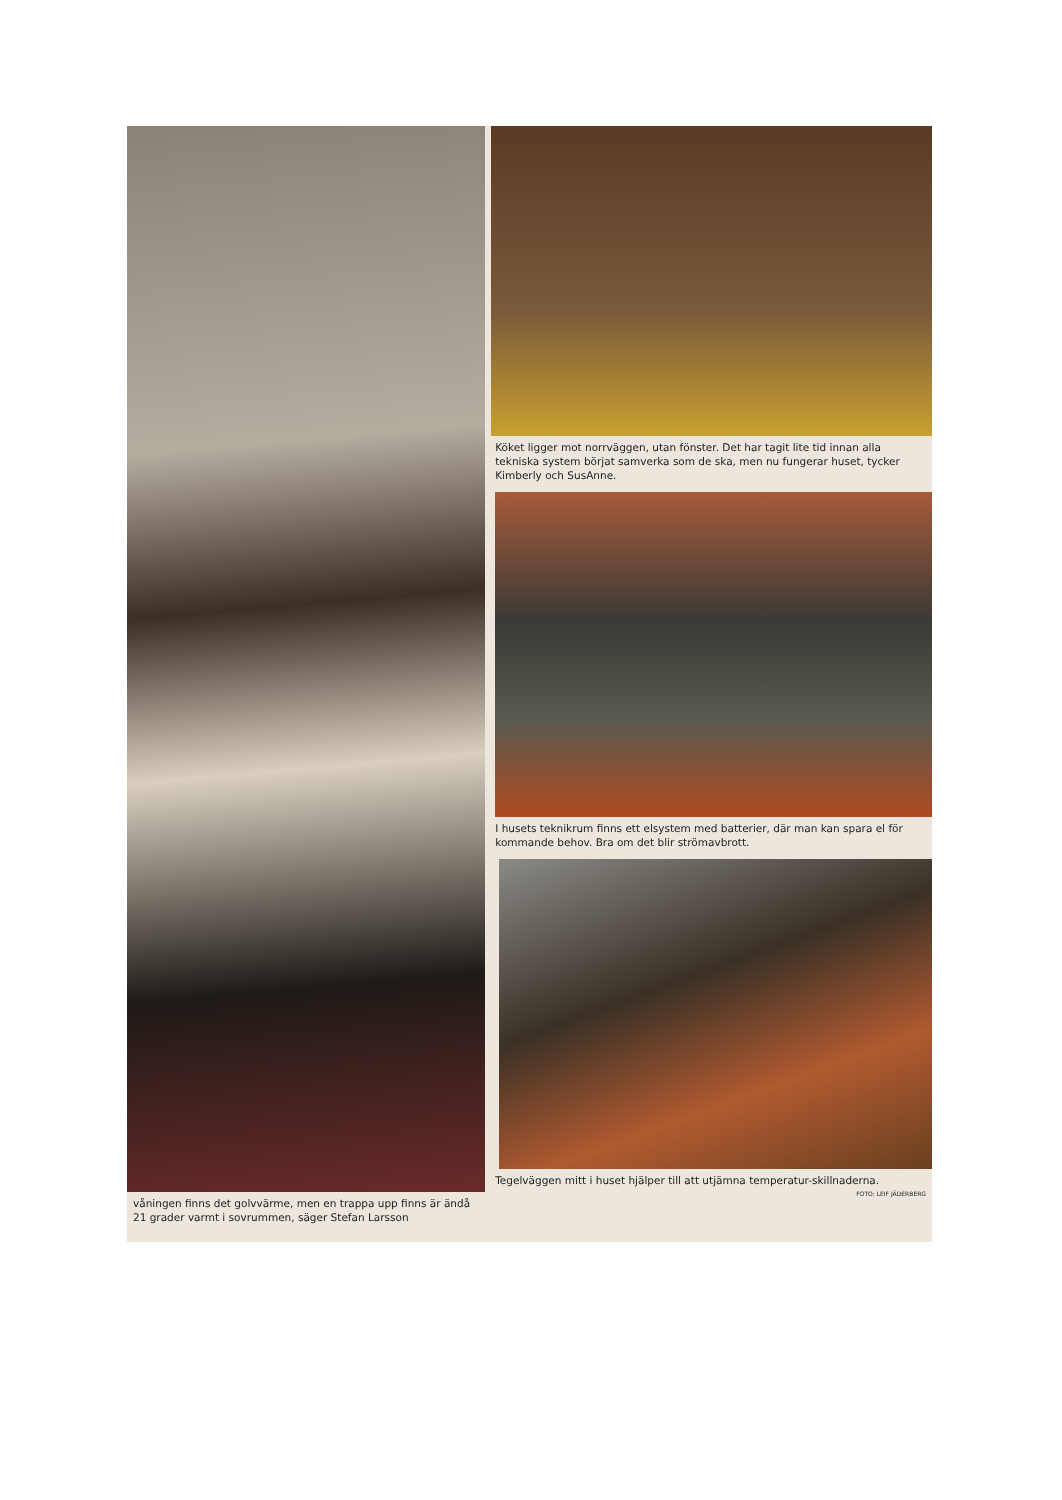våningen finns det golvvärme, men en trappa upp finns är ändå 21 grader varmt i sovrummen, säger Stefan Larsson
Köket ligger mot norrväggen, utan fönster. Det har tagit lite tid innan alla tekniska system börjat samverka som de ska, men nu fungerar huset, tycker Kimberly och SusAnne.
I husets teknikrum finns ett elsystem med batterier, där man kan spara el för kommande behov. Bra om det blir strömavbrott.
Tegelväggen mitt i huset hjälper till att utjämna temperatur-skillnaderna.
FOTO: LEIF JÄDERBERG